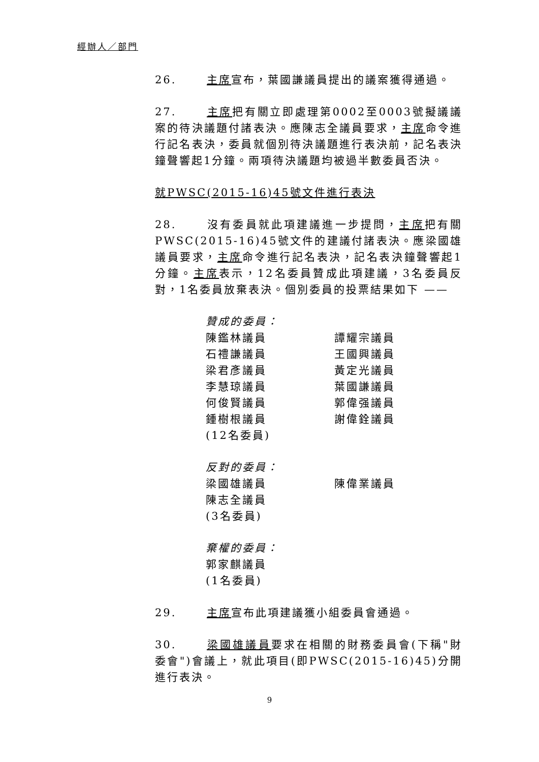經辦人／部門
26. 主席宣布，葉國謙議員提出的議案獲得通過。
27. 主席把有關立即處理第0002至0003號擬議議案的待決議題付諸表決。應陳志全議員要求，主席命令進行記名表決，委員就個別待決議題進行表決前，記名表決鐘聲響起1分鐘。兩項待決議題均被過半數委員否決。
就PWSC(2015-16)45號文件進行表決
28. 沒有委員就此項建議進一步提問，主席把有關PWSC(2015-16)45號文件的建議付諸表決。應梁國雄議員要求，主席命令進行記名表決，記名表決鐘聲響起1分鐘。主席表示，12名委員贊成此項建議，3名委員反對，1名委員放棄表決。個別委員的投票結果如下 ——
贊成的委員：
陳鑑林議員 譚耀宗議員
石禮謙議員 王國興議員
梁君彥議員 黃定光議員
李慧琼議員 葉國謙議員
何俊賢議員 郭偉强議員
鍾樹根議員 謝偉銓議員
(12名委員)
反對的委員：
梁國雄議員 陳偉業議員
陳志全議員
(3名委員)
棄權的委員：
郭家麒議員
(1名委員)
29. 主席宣布此項建議獲小組委員會通過。
30. 梁國雄議員要求在相關的財務委員會(下稱"財委會")會議上，就此項目(即PWSC(2015-16)45)分開進行表決。
9